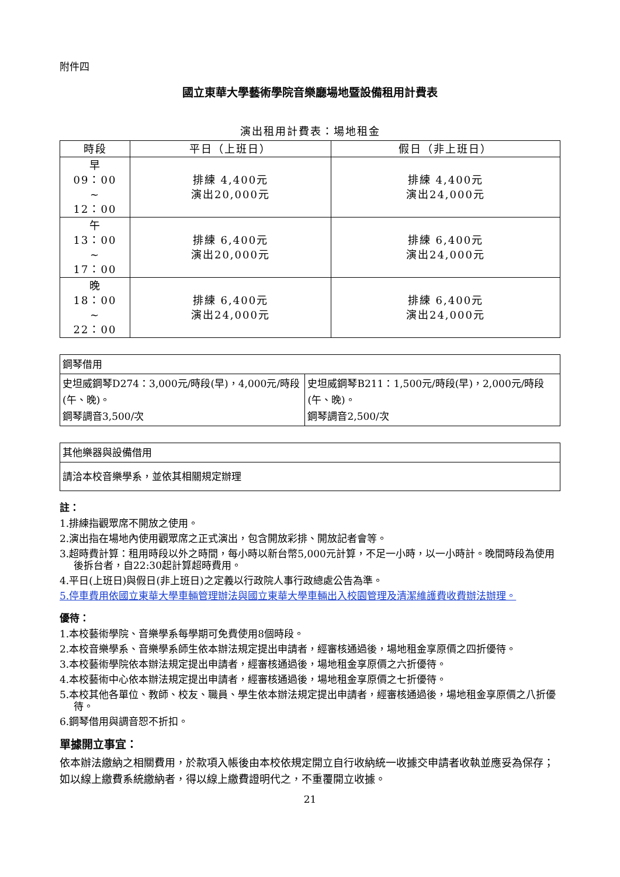附件四
國立東華大學藝術學院音樂廳場地暨設備租用計費表
演出租用計費表：場地租金
| 時段 | 平日（上班日） | 假日（非上班日） |
| --- | --- | --- |
| 早 09：00 ~ 12：00 | 排練 4,400元 演出20,000元 | 排練 4,400元 演出24,000元 |
| 午 13：00 ~ 17：00 | 排練 6,400元 演出20,000元 | 排練 6,400元 演出24,000元 |
| 晚 18：00 ~ 22：00 | 排練 6,400元 演出24,000元 | 排練 6,400元 演出24,000元 |
| 鋼琴借用 | |
| 史坦威鋼琴D274：3,000元/時段(早)，4,000元/時段(午、晚)。 鋼琴調音3,500/次 | 史坦威鋼琴B211：1,500元/時段(早)，2,000元/時段(午、晚)。 鋼琴調音2,500/次 |
| 其他樂器與設備借用 |
| 請洽本校音樂學系，並依其相關規定辦理 |
註：
1.排練指觀眾席不開放之使用。
2.演出指在場地內使用觀眾席之正式演出，包含開放彩排、開放記者會等。
3.超時費計算：租用時段以外之時間，每小時以新台幣5,000元計算，不足一小時，以一小時計。晚間時段為使用後拆台者，自22:30起計算超時費用。
4.平日(上班日)與假日(非上班日)之定義以行政院人事行政總處公告為準。
5.停車費用依國立東華大學車輛管理辦法與國立東華大學車輛出入校園管理及清潔維護費收費辦法辦理。
優待：
1.本校藝術學院、音樂學系每學期可免費使用8個時段。
2.本校音樂學系、音樂學系師生依本辦法規定提出申請者，經審核通過後，場地租金享原價之四折優待。
3.本校藝術學院依本辦法規定提出申請者，經審核通過後，場地租金享原價之六折優待。
4.本校藝術中心依本辦法規定提出申請者，經審核通過後，場地租金享原價之七折優待。
5.本校其他各單位、教師、校友、職員、學生依本辦法規定提出申請者，經審核通過後，場地租金享原價之八折優待。
6.鋼琴借用與調音恕不折扣。
單據開立事宜：
依本辦法繳納之相關費用，於款項入帳後由本校依規定開立自行收納統一收據交申請者收執並應妥為保存；如以線上繳費系統繳納者，得以線上繳費證明代之，不重覆開立收據。
21